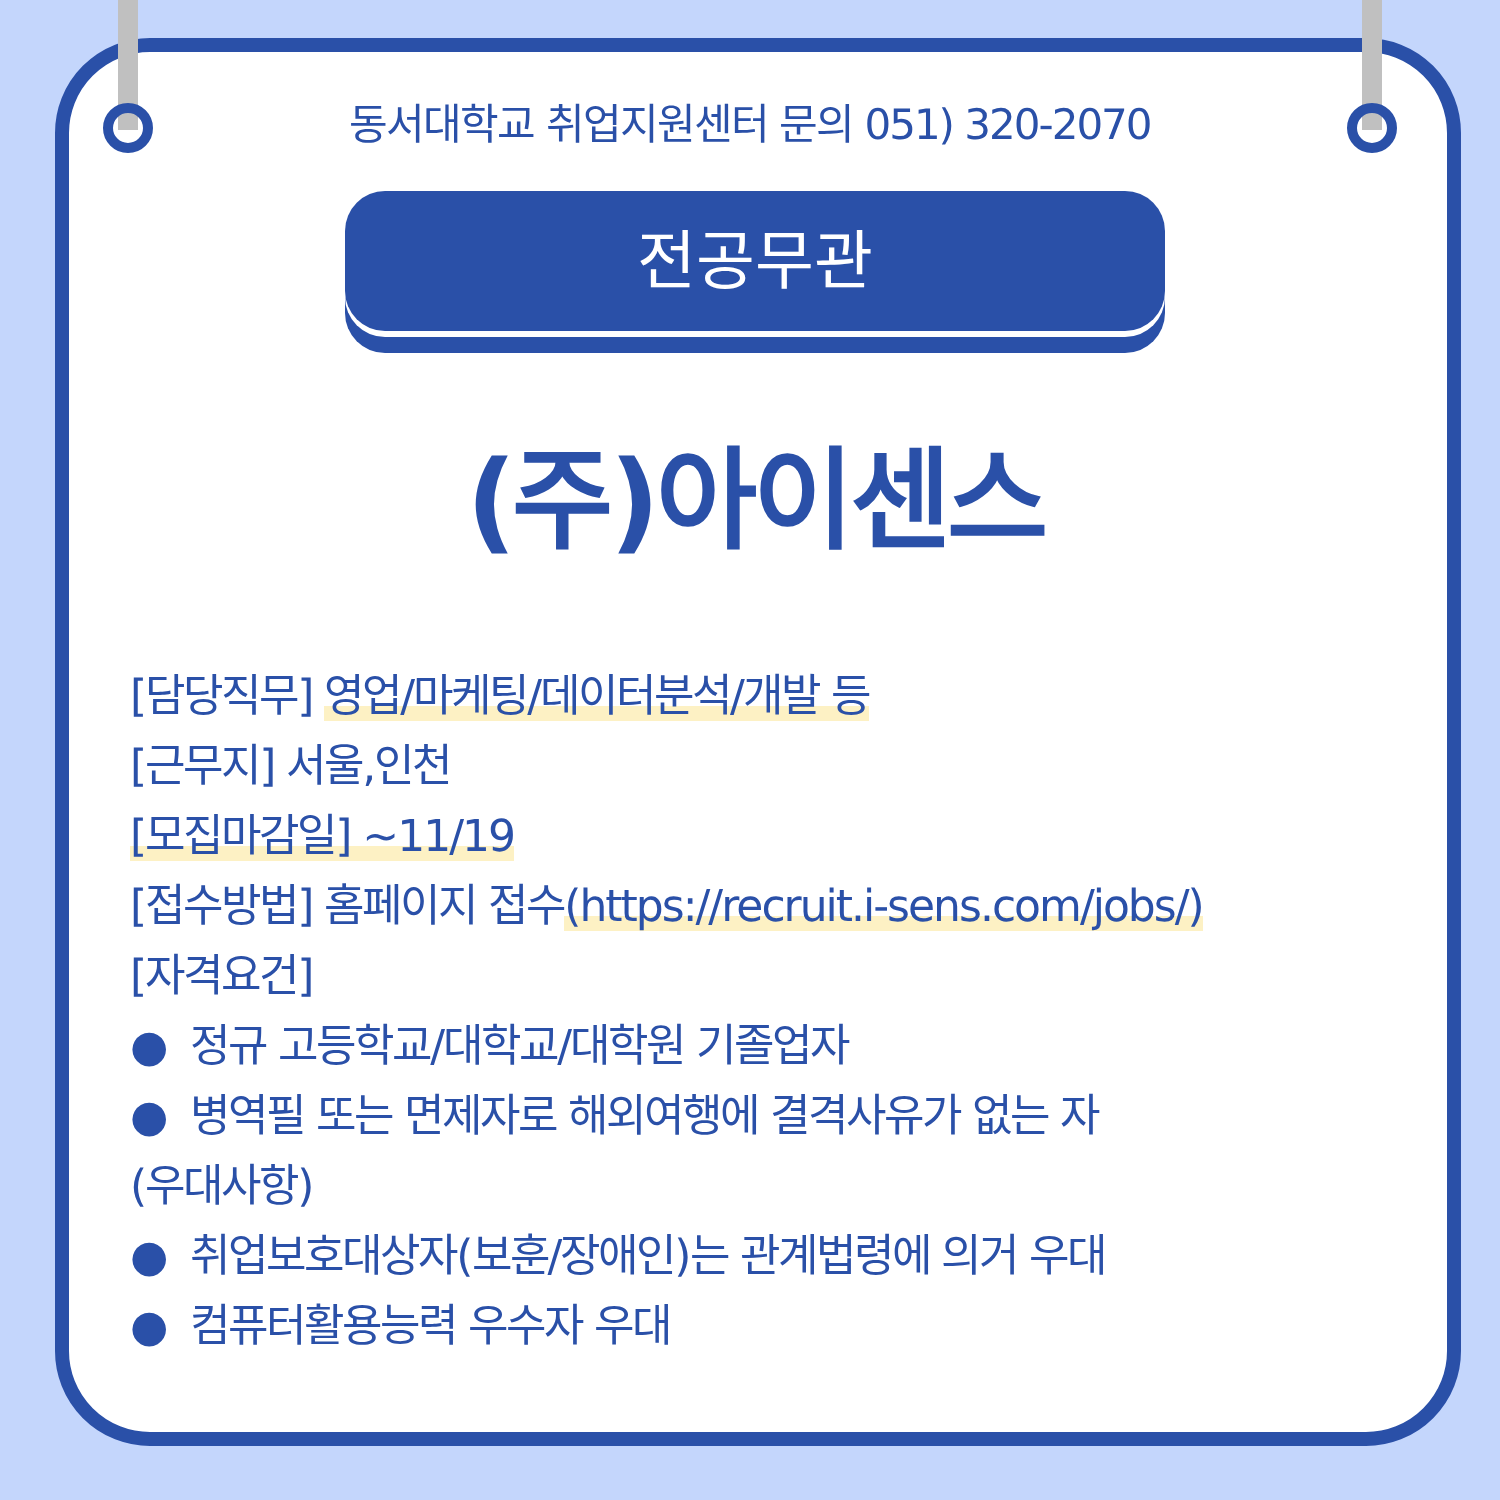동서대학교 취업지원센터 문의 051) 320-2070
전공무관
(주)아이센스
[담당직무] 영업/마케팅/데이터분석/개발 등
[근무지] 서울,인천
[모집마감일] ~11/19
[접수방법] 홈페이지 접수(https://recruit.i-sens.com/jobs/)
[자격요건]
● 정규 고등학교/대학교/대학원 기졸업자
● 병역필 또는 면제자로 해외여행에 결격사유가 없는 자
(우대사항)
● 취업보호대상자(보훈/장애인)는 관계법령에 의거 우대
● 컴퓨터활용능력 우수자 우대